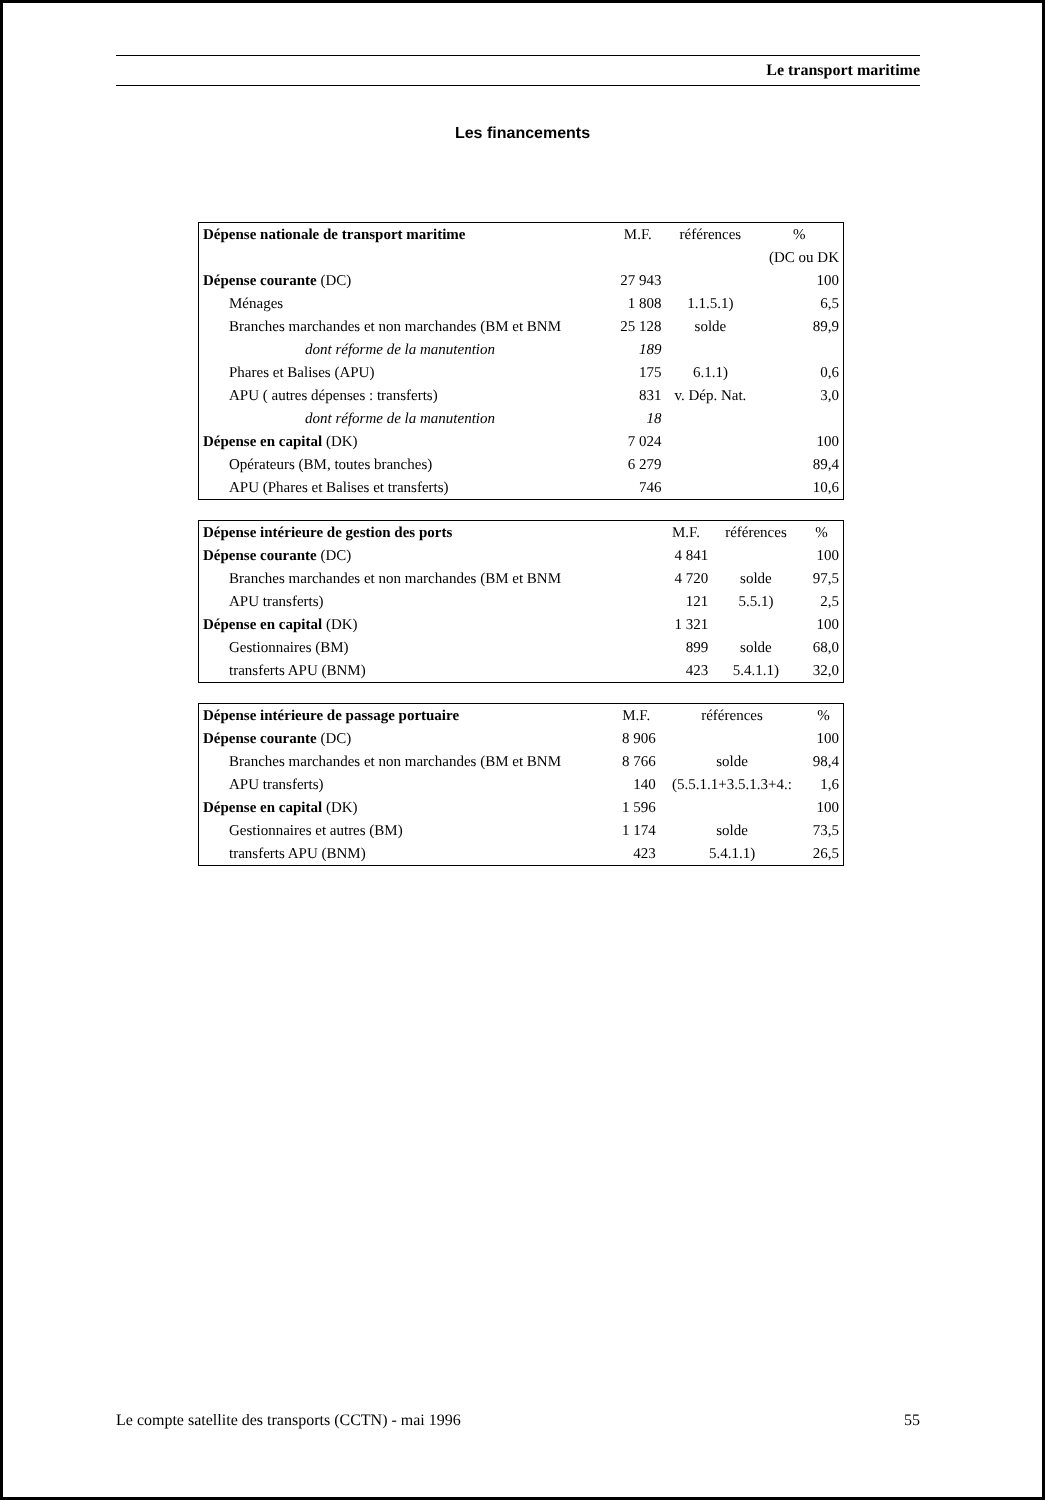Le transport maritime
Les financements
| Dépense nationale de transport maritime | M.F. | références | % |
| | | | (DC ou DK |
| Dépense courante (DC) | 27 943 | | 100 |
| Ménages | 1 808 | 1.1.5.1) | 6,5 |
| Branches marchandes et non marchandes (BM et BNM | 25 128 | solde | 89,9 |
| dont réforme de la manutention | 189 | | |
| Phares et Balises (APU) | 175 | 6.1.1) | 0,6 |
| APU ( autres dépenses : transferts) | 831 | v. Dép. Nat. | 3,0 |
| dont réforme de la manutention | 18 | | |
| Dépense en capital (DK) | 7 024 | | 100 |
| Opérateurs (BM, toutes branches) | 6 279 | | 89,4 |
| APU (Phares et Balises et transferts) | 746 | | 10,6 |
| Dépense intérieure de gestion des ports | M.F. | références | % |
| Dépense courante (DC) | 4 841 | | 100 |
| Branches marchandes et non marchandes (BM et BNM | 4 720 | solde | 97,5 |
| APU transferts) | 121 | 5.5.1) | 2,5 |
| Dépense en capital (DK) | 1 321 | | 100 |
| Gestionnaires (BM) | 899 | solde | 68,0 |
| transferts APU (BNM) | 423 | 5.4.1.1) | 32,0 |
| Dépense intérieure de passage portuaire | M.F. | références | % |
| Dépense courante (DC) | 8 906 | | 100 |
| Branches marchandes et non marchandes (BM et BNM | 8 766 | solde | 98,4 |
| APU transferts) | 140 | (5.5.1.1+3.5.1.3+4.: | 1,6 |
| Dépense en capital (DK) | 1 596 | | 100 |
| Gestionnaires et autres (BM) | 1 174 | solde | 73,5 |
| transferts APU (BNM) | 423 | 5.4.1.1) | 26,5 |
Le compte satellite des transports (CCTN) - mai 1996 55